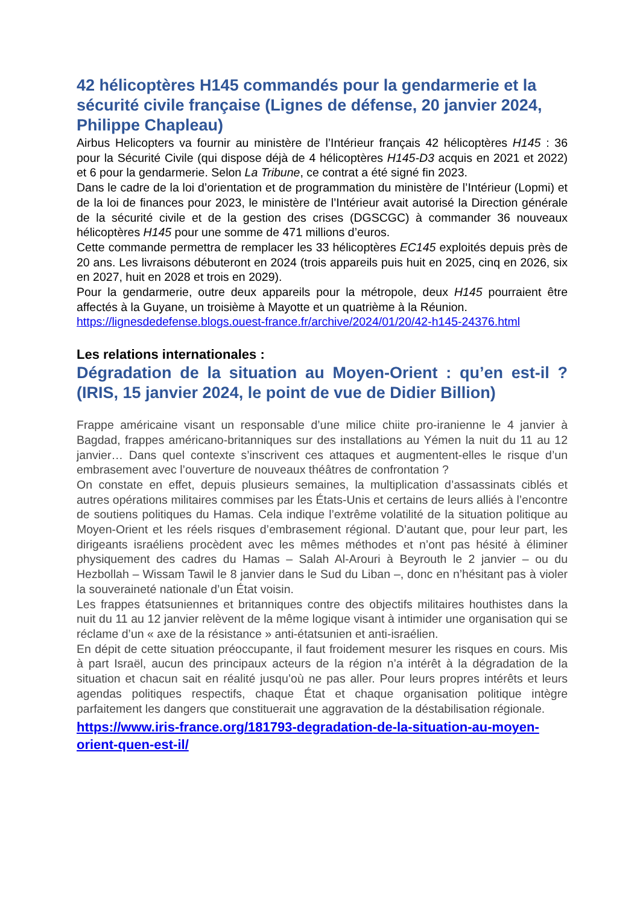42 hélicoptères H145 commandés pour la gendarmerie et la sécurité civile française (Lignes de défense, 20 janvier 2024, Philippe Chapleau)
Airbus Helicopters va fournir au ministère de l’Intérieur français 42 hélicoptères H145 : 36 pour la Sécurité Civile (qui dispose déjà de 4 hélicoptères H145-D3 acquis en 2021 et 2022) et 6 pour la gendarmerie. Selon La Tribune, ce contrat a été signé fin 2023.
Dans le cadre de la loi d’orientation et de programmation du ministère de l’Intérieur (Lopmi) et de la loi de finances pour 2023, le ministère de l’Intérieur avait autorisé la Direction générale de la sécurité civile et de la gestion des crises (DGSCGC) à commander 36 nouveaux hélicoptères H145 pour une somme de 471 millions d’euros.
Cette commande permettra de remplacer les 33 hélicoptères EC145 exploités depuis près de 20 ans. Les livraisons débuteront en 2024 (trois appareils puis huit en 2025, cinq en 2026, six en 2027, huit en 2028 et trois en 2029).
Pour la gendarmerie, outre deux appareils pour la métropole, deux H145 pourraient être affectés à la Guyane, un troisième à Mayotte et un quatrième à la Réunion.
https://lignesdedefense.blogs.ouest-france.fr/archive/2024/01/20/42-h145-24376.html
Les relations internationales :
Dégradation de la situation au Moyen-Orient : qu’en est-il ? (IRIS, 15 janvier 2024, le point de vue de Didier Billion)
Frappe américaine visant un responsable d’une milice chiite pro-iranienne le 4 janvier à Bagdad, frappes américano-britanniques sur des installations au Yémen la nuit du 11 au 12 janvier… Dans quel contexte s’inscrivent ces attaques et augmentent-elles le risque d’un embrasement avec l’ouverture de nouveaux théâtres de confrontation ?
On constate en effet, depuis plusieurs semaines, la multiplication d’assassinats ciblés et autres opérations militaires commises par les États-Unis et certains de leurs alliés à l’encontre de soutiens politiques du Hamas. Cela indique l’extrême volatilité de la situation politique au Moyen-Orient et les réels risques d’embrasement régional. D’autant que, pour leur part, les dirigeants israéliens procèdent avec les mêmes méthodes et n’ont pas hésité à éliminer physiquement des cadres du Hamas – Salah Al-Arouri à Beyrouth le 2 janvier – ou du Hezbollah – Wissam Tawil le 8 janvier dans le Sud du Liban –, donc en n’hésitant pas à violer la souveraineté nationale d’un État voisin.
Les frappes étatsuniennes et britanniques contre des objectifs militaires houthistes dans la nuit du 11 au 12 janvier relèvent de la même logique visant à intimider une organisation qui se réclame d’un « axe de la résistance » anti-étatsunien et anti-israélien.
En dépit de cette situation préoccupante, il faut froidement mesurer les risques en cours. Mis à part Israël, aucun des principaux acteurs de la région n’a intérêt à la dégradation de la situation et chacun sait en réalité jusqu’où ne pas aller. Pour leurs propres intérêts et leurs agendas politiques respectifs, chaque État et chaque organisation politique intègre parfaitement les dangers que constituerait une aggravation de la déstabilisation régionale.
https://www.iris-france.org/181793-degradation-de-la-situation-au-moyen-orient-quen-est-il/